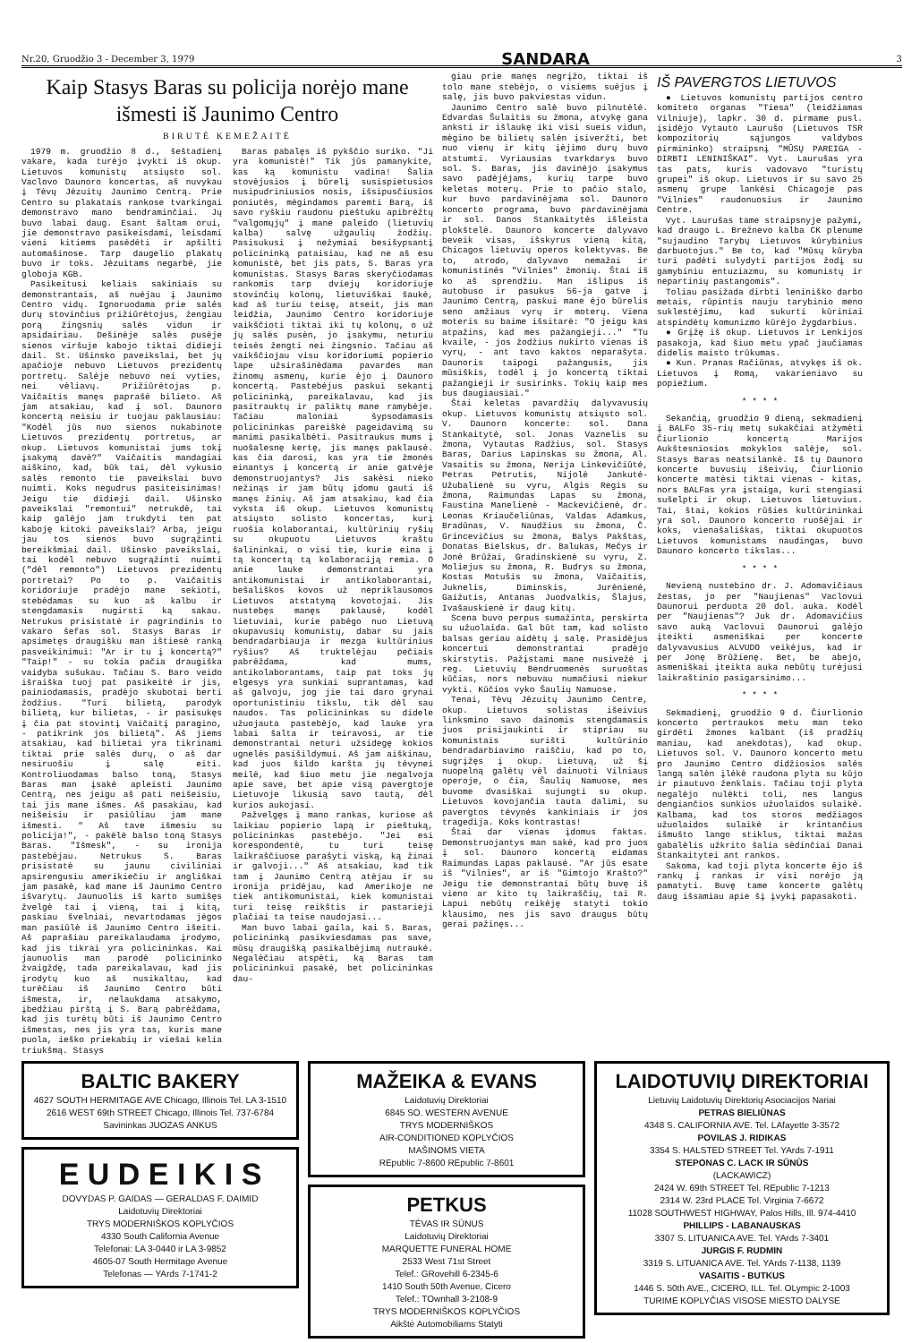Nr.20, Gruodžio 3 - December 3, 1979 SANDARA 3
Kaip Stasys Baras su policija norėjo mane
išmesti iš Jaunimo Centro
BIRUTĖ KEMEŽAITĖ
1979 m. gruodžio 8 d., šeštadienį vakare, kada turėjo įvykti iš okup. Lietuvos komunistų atsiųsto sol. Vaclovo Daunoro koncertas, aš nuvykau į Tėvų Jėzuitų Jaunimo Centrą. Prie Centro su plakatais rankose tvarkingai demonstravo mano bendraminčiai. Jų buvo labai daug. Esant šaltam orui, jie demonstravo pasikeisdami, leisdami vieni kitiems pasėdėti ir apšilti automašinose. Tarp daugelio plakatų buvo ir toks. Jėzuitams negarbė, jie globoja KGB.
Pasikeitusi keliais sakiniais su demonstrantais, aš nuėjau į Jaunimo Centro vidų. Ignoruodama prie salės durų stovinčius prižiūrėtojus, žengiau porą žingsnių salės vidun ir apsidairiau. Dešinėje salės pusėje sienos viršuje kabojo tiktai didieji dail. St. Ušinsko paveikslai, bet jų apačioje nebuvo Lietuvos prezidentų portretų. Salėje nebuvo nei vyties, nei vėliavų. Prižiūrėtojas p. Vaičaitis manęs paprašė bilieto. Aš jam atsakiau, kad į sol. Daunoro koncertą neisiu ir tuojau paklausiau: "Kodėl jūs nuo sienos nukabinote Lietuvos prezidentų portretus, ar okup. Lietuvos komunistai jums tokį įsakymą davė?" Vaičaitis mandagiai aiškino, kad, būk tai, dėl vykusio salės remonto tie paveikslai buvo nuimti. Koks negudrus pasiteisinimas! Jeigu tie didieji dail. Ušinsko paveikslai "remontui" netrukdė, tai kaip galėjo jam trukdyti ten pat kaboję kitoki paveikslai? Arba, jeigu jau tos sienos buvo sugrąžinti bereikšmiai dail. Ušinsko paveikslai, tai kodėl nebuvo sugrąžinti nuimti ("dėl remonto") Lietuvos prezidentų portretai? Po to p. Vaičaitis koridoriuje pradėjo mane sekioti, stebėdamas su kuo aš kalbu ir stengdamasis nugirsti ką sakau. Netrukus prisistatė ir pagrindinis to vakaro šefas sol. Stasys Baras ir apsimetęs draugišku man ištiesė ranką pasveikinimui: "Ar ir tu į koncertą?" "Taip!" - su tokia pačia draugiška vaidyba sušukau. Tačiau S. Baro veido išraiška tuoj pat pasikeitė ir jis, painiodamasis, pradėjo skubotai berti žodžius. "Turi bilietą, parodyk bilietą, kur bilietas, - ir pasisukęs į čia pat stovintį Vaičaitį paragino, - patikrink jos bilietą". Aš jiems atsakiau, kad bilietai yra tikrinami tiktai prie salės durų, o aš dar nesiruošiu į salę eiti. Kontroliuodamas balso toną, Stasys Baras man įsakė apleisti Jaunimo Centrą, nes jeigu aš pati neišeisiu, tai jis mane išmes. Aš pasakiau, kad neišeisiu ir pasiūliau jam mane išmesti. " Aš tave išmesiu su policija!", - pakėlė balso toną Stasys Baras. "Išmesk", - su ironija pastebėjau. Netrukus S. Baras prisistatė su jaunu civiliniai apsirengusiu amerikiečiu ir angliškai jam pasakė, kad mane iš Jaunimo Centro išvarytų. Jaunuolis iš karto sumišęs žvelgė tai į vieną, tai į kitą, paskiau švelniai, nevartodamas jėgos man pasiūlė iš Jaunimo Centro išeiti. Aš paprašiau pareikalaudama įrodymo, kad jis tikrai yra policininkas. Kai jaunuolis man parodė policininko žvaigždę, tada pareikalavau, kad jis įrodytų kuo aš nusikaltau, kad turėčiau iš Jaunimo Centro būti išmesta, ir, nelaukdama atsakymo, įbedžiau pirštą į S. Barą pabrėždama, kad jis turėtų būti iš Jaunimo Centro išmestas, nes jis yra tas, kuris mane puola, ieško priekabių ir viešai kelia triukšmą. Stasys
Baras pabalęs iš pykščio suriko. "Ji yra komunistė!" Tik jūs pamanykite, kas ką komunistu vadina! Šalia stovėjusios į būrelį susispietusios nusipudriniusios nosis, išsipusčiusios poniutės, mėgindamos paremti Barą, iš savo ryškiu raudonu pieštuku apibrėžtų "valgomųjų" į mane paleido (lietuvių kalba) salvę užgaulių žodžių. Pasisukusi į nežymiai besišypsantį policininką pataisiau, kad ne aš esu komunistė, bet jis pats, S. Baras yra komunistas. Stasys Baras skeryčiodamas rankomis tarp dviejų koridoriuje stovinčių kolonų, lietuviškai šaukė, kad aš turiu teisę, atseit, jis man leidžia, Jaunimo Centro koridoriuje vaikščioti tiktai iki tų kolonų, o už jų salės pusėn, jo įsakymu, neturiu teisės žengti nei žingsnio. Tačiau aš vaikščiojau visu koridoriumi popierio lape užsirašinėdama pavardes man žinomų asmenų, kurie ėjo į Daunoro koncertą. Pastebėjus paskui sekantį policininką, pareikalavau, kad jis pasitrauktų ir paliktų mane ramybėje. Tačiau maloniai šypsodamasis policininkas pareiškė pageidavimą su manimi pasikalbėti. Pasitraukus mums į nuošalesnę kertę, jis manęs paklausė. kas čia darosi, kas yra tie žmonės einantys į koncertą ir anie gatvėje demonstruojantys? Jis sakėsi nieko nežinąs ir jam būtų įdomu gauti iš manęs žinių. Aš jam atsakiau, kad čia vyksta iš okup. Lietuvos komunistų atsiųsto solisto koncertas, kurį ruošia kolaborantai, kultūrinių ryšių su okupuotu Lietuvos kraštu šalininkai, o visi tie, kurie eina į tą koncertą tą kolaboraciją remia. O anie lauke demonstrantai yra antikomunistai ir antikolaborantai, bešališkos kovos už nepriklausomos Lietuvos atstatymą kovotojai. Jis nustebęs manęs paklausė, kodėl lietuviai, kurie pabėgo nuo Lietuvą okupavusių komunistų, dabar su jais bendradarbiauja ir mezga kultūrinius ryšius? Aš truktelėjau pečiais pabrėždama, kad mums, antikolaborantams, taip pat toks jų elgesys yra sunkiai suprantamas, kad aš galvoju, jog jie tai daro grynai oportunistiniu tikslu, tik dėl sau naudos. Tas policininkas su didele užuojauta pastebėjo, kad lauke yra labai šalta ir teiravosi, ar tie demonstrantai neturi užsidegę kokios ugnelės pasišildymui. Aš jam aiškinau, kad juos šildo karšta jų tėvynei meilė, kad šiuo metu jie negalvoja apie save, bet apie visą pavergtoje Lietuvoje likusią savo tautą, dėl kurios aukojasi.
Pažvelgęs į mano rankas, kuriose aš laikiau popierio lapą ir pieštuką, policininkas pastebėjo. "Jei esi korespondentė, tu turi teisę laikraščiuose parašyti viską, ką žinai ir galvoji..." Aš atsakiau, kad tik tam į Jaunimo Centrą atėjau ir su ironija pridėjau, kad Amerikoje ne tiek antikomunistai, kiek komunistai turi teisę reikštis ir pastarieji plačiai ta teise naudojasi...
Man buvo labai gaila, kai S. Baras, policininką pasikviesdamas pas save, mūsų draugišką pasikalbėjimą nutraukė. Negalėčiau atspėti, ką Baras tam policininkui pasakė, bet policininkas dau-
giau prie manęs negrįžo, tiktai iš tolo mane stebėjo, o visiems suėjus į salę, jis buvo pakviestas vidun.
Jaunimo Centro salė buvo pilnutėlė. Edvardas Šulaitis su žmona, atvykę gana anksti ir išlaukę iki visi sueis vidun, mėgino be bilietų salėn įsiveržti, bet nuo vienų ir kitų įėjimo durų buvo atstumti. Vyriausias tvarkdarys buvo sol. S. Baras, jis davinėjo įsakymus savo padėjėjams, kurių tarpe buvo keletas moterų. Prie to pačio stalo, kur buvo pardavinėjama sol. Daunoro koncerto programa, buvo pardavinėjama ir sol. Danos Stankaitytės išleista plokštelė. Daunoro koncerte dalyvavo beveik visas, išskyrus vieną kitą, Chicagos lietuvių operos kolektyvas. Be to, atrodo, dalyvavo nemažai ir komunistinės "Vilnies" žmonių. Štai iš ko aš sprendžiu. Man išlipus iš autobuso ir pasukus 56-ja gatve į Jaunimo Centrą, paskui mane ėjo būrelis seno amžiaus vyrų ir moterų. Viena moteris su baime išsitarė: "O jeigu kas atpažins, kad mes pažangieji..." "Tu kvaile, - jos žodžius nukirto vienas iš vyrų, - ant tavo kaktos neparašyta. Daunoris taipogi pažangusis, jis mūsiškis, todėl į jo koncertą tiktai pažangieji ir susirinks. Tokių kaip mes bus daugiausiai."
Štai keletas pavardžių dalyvavusių okup. Lietuvos komunistų atsiųsto sol. V. Daunoro koncerte: sol. Dana Stankaitytė, sol. Jonas Vaznelis su žmona, Vytautas Radžius, sol. Stasys Baras, Darius Lapinskas su žmona, Al. Vasaitis su žmona, Nerija Linkevičiūtė, Petras Petrutis, Nijolė Jankutė-Užubalienė su vyru, Algis Regis su žmona, Raimundas Lapas su žmona, Faustina Manelienė - Mackevičienė, dr. Leonas Kriaučeliūnas, Valdas Adamkus, Bradūnas, V. Naudžius su žmona, Č. Grincevičius su žmona, Balys Pakštas, Donatas Bielskus, dr. Balukas, Mečys ir Jonė Brūžai, Gradinskienė su vyru, Z. Moliejus su žmona, R. Budrys su žmona, Kostas Motušis su žmona, Vaičaitis, Juknelis, Diminskis, Jurėnienė, Gaižutis, Antanas Juodvalkis, Šlajus, Ivašauskienė ir daug kitų.
Scena buvo perpus sumažinta, perskirta su užuolaida. Gal būt tam, kad solisto balsas geriau aidėtų į salę. Prasidėjus koncertui demonstrantai pradėjo skirstytis. Pažįstami mane nusivežė į reg. Lietuvių Bendruomenės suruoštas kūčias, nors nebuvau numačiusi niekur vykti. Kūčios vyko Šaulių Namuose.
Tenai, Tėvų Jėzuitų Jaunimo Centre, okup. Lietuvos solistas išeivius linksmino savo dainomis stengdamasis juos prisijaukinti ir stipriau su komunistais surišti kultūrinio bendradarbiavimo raiščiu, kad po to, sugrįžęs į okup. Lietuvą, už šį nuopelną galėtų vėl dainuoti Vilniaus operoje, o čia, Šaulių Namuose, mes buvome dvasiškai sujungti su okup. Lietuvos kovojančia tauta dalimi, su pavergtos tėvynės kankiniais ir jos tragedija. Koks kontrastas!
Štai dar vienas įdomus faktas. Demonstruojantys man sakė, kad pro juos į sol. Daunoro koncertą eidamas Raimundas Lapas paklausė. "Ar jūs esate iš "Vilnies", ar iš "Gimtojo Krašto?" Jeigu tie demonstrantai būtų buvę iš vieno ar kito tų laikraščių, tai R. Lapui nebūtų reikėję statyti tokio klausimo, nes jis savo draugus būtų gerai pažinęs...
IŠ PAVERGTOS LIETUVOS
● Lietuvos komunistų partijos centro komiteto organas "Tiesa" (leidžiamas Vilniuje), lapkr. 30 d. pirmame pusl. įsidėjo Vytauto Laurušo (Lietuvos TSR kompozitorių sąjungos valdybos pirmininko) straipsnį "MŪSŲ PAREIGA - DIRBTI LENINIŠKAI". Vyt. Laurušas yra tas pats, kuris vadovavo "turistų grupei" iš okup. Lietuvos ir su savo 25 asmenų grupe lankėsi Chicagoje pas "Vilnies" raudonuosius ir Jaunimo Centre.
Vyt. Laurušas tame straipsnyje pažymi, kad draugo L. Brežnevo kalba CK plenume "sujaudino Tarybų Lietuvos kūrybinius darbuotojus." Be to, kad "Mūsų kūryba turi padėti sulydyti partijos žodį su gamybiniu entuziazmu, su komunistų ir nepartinių pastangomis".
Toliau pasižada dirbti leniniško darbo metais, rūpintis nauju tarybinio meno suklestėjimu, kad sukurti kūriniai atspindėtų komunizmo kūrėjo žygdarbius.
● Grįžę iš okup. Lietuvos ir Lenkijos pasakoja, kad šiuo metu ypač jaučiamas didelis maisto trūkumas.
● Kun. Pranas Račiūnas, atvykęs iš ok. Lietuvos į Romą, vakarieniavo su popiežium.
* * * *
Sekančią, gruodžio 9 dieną, sekmadienį į BALFo 35-rių metų sukakčiai atžymėti Čiurlionio koncertą Marijos Aukštesniosios mokyklos salėje, sol. Stasys Baras neatsilankė. Iš tų Daunoro koncerte buvusių išeivių, Čiurlionio koncerte matėsi tiktai vienas - kitas, nors BALFas yra įstaiga, kuri stengiasi sušelpti ir okup. Lietuvos lietuvius. Tai, štai, kokios rūšies kultūrininkai yra sol. Daunoro koncerto ruošėjai ir koks, vienašališkas, tiktai okupuotos Lietuvos komunistams naudingas, buvo Daunoro koncerto tikslas...
* * * *
Nevieną nustebino dr. J. Adomavičiaus žestas, jo per "Naujienas" Vaclovui Daunorui perduota 20 dol. auka. Kodėl per "Naujienas"? Juk dr. Adomavičius savo auką Vaclovui Daunorui galėjo įteikti asmeniškai per koncerte dalyvavusius ALVUDO veikėjus, kad ir per Jonę Brūžienę. Bet, be abejo, asmeniškai įteikta auka nebūtų turėjusi laikraštinio pasigarsinimo...
* * * *
Sekmadienį, gruodžio 9 d. Čiurlionio koncerto pertraukos metu man teko girdėti žmones kalbant (iš pradžių maniau, kad anekdotas), kad okup. Lietuvos sol. V. Daunoro koncerto metu pro Jaunimo Centro didžiosios salės langą salėn įlėkė raudona plyta su kūjo ir piautuvo ženklais. Tačiau toji plyta negalėjo nulėkti toli, nes langus dengiančios sunkios užuolaidos sulaikė. Kalbama, kad tos storos medžiagos užuolaidos sulaikė ir krintančius išmušto lango stiklus, tiktai mažas gabalėlis užkrito šalia sėdinčiai Danai Stankaitytei ant rankos.
Sakoma, kad toji plyta koncerte ėjo iš rankų į rankas ir visi norėjo ją pamatyti. Buvę tame koncerte galėtų daug išsamiau apie šį įvykį papasakoti.
BALTIC BAKERY
4627 SOUTH HERMITAGE AVE Chicago, Illinois Tel. LA 3-1510
2616 WEST 69th STREET Chicago, Illinois Tel. 737-6784
Savininkas JUOZAS ANKUS
E U D E I K I S
DOVYDAS P. GAIDAS — GERALDAS F. DAIMID
Laidotuvių Direktoriai
TRYS MODERNIŠKOS KOPLYČIOS
4330 South California Avenue
Telefonai: LA 3-0440 ir LA 3-9852
4605-07 South Hermitage Avenue
Telefonas — YArds 7-1741-2
MAŽEIKA & EVANS
Laidotuvių Direktoriai
6845 SO. WESTERN AVENUE
TRYS MODERNIŠKOS
AIR-CONDITIONED KOPLYČIOS
MAŠINOMS VIETA
REpublic 7-8600 REpublic 7-8601
PETKUS
TĖVAS IR SŪNUS
Laidotuvių Direktoriai
MARQUETTE FUNERAL HOME
2533 West 71st Street
Telef.: GRovehill 6-2345-6
1410 South 50th Avenue, Cicero
Telef.: TOwnhall 3-2108-9
TRYS MODERNIŠKOS KOPLYČIOS
Aikštė Automobiliams Statyti
LAIDOTUVIŲ DIREKTORIAI
Lietuvių Laidotuvių Direktorių Asociacijos Nariai
PETRAS BIELIŪNAS
4348 S. CALIFORNIA AVE. Tel. LAfayette 3-3572
POVILAS J. RIDIKAS
3354 S. HALSTED STREET Tel. YArds 7-1911
STEPONAS C. LACK IR SŪNŪS
(LACKAWICZ)
2424 W. 69th STREET Tel. REpublic 7-1213
2314 W. 23rd PLACE Tel. Virginia 7-6672
11028 SOUTHWEST HIGHWAY, Palos Hills, Ill. 974-4410
PHILLIPS - LABANAUSKAS
3307 S. LITUANICA AVE. Tel. YArds 7-3401
JURGIS F. RUDMIN
3319 S. LITUANICA AVE. Tel. YArds 7-1138, 1139
VASAITIS - BUTKUS
1446 S. 50th AVE., CICERO, ILL. Tel. OLympic 2-1003
TURIME KOPLYČIAS VISOSE MIESTO DALYSE